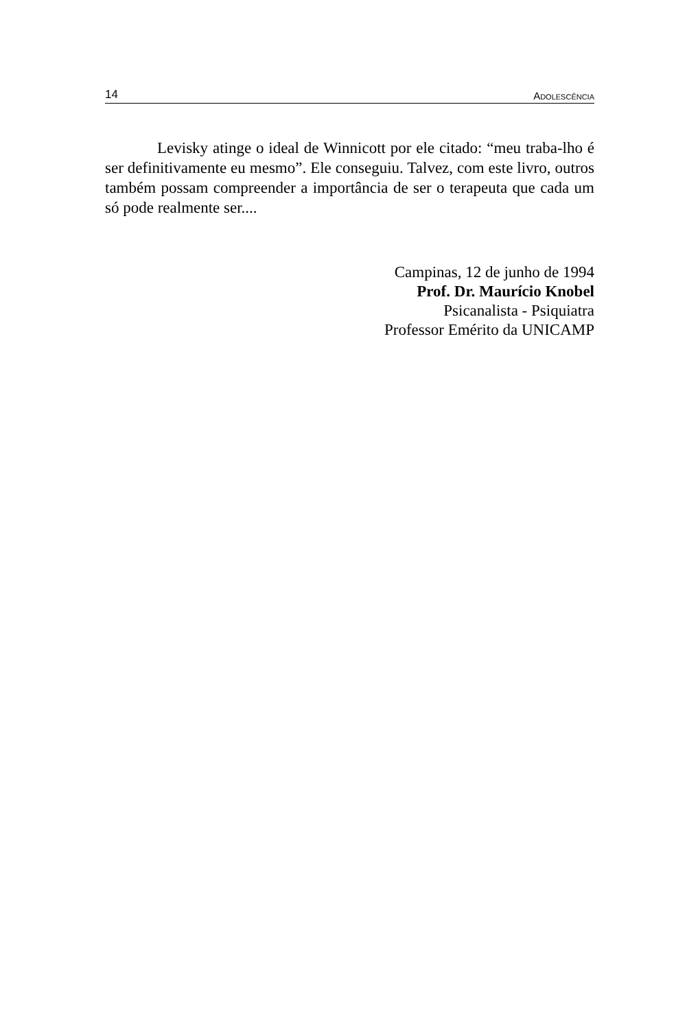14 ADOLESCÊNCIA
Levisky atinge o ideal de Winnicott por ele citado: “meu traba-lho é ser definitivamente eu mesmo”. Ele conseguiu. Talvez, com este livro, outros também possam compreender a importância de ser o terapeuta que cada um só pode realmente ser....
Campinas, 12 de junho de 1994
Prof. Dr. Maurício Knobel
Psicanalista - Psiquiatra
Professor Emérito da UNICAMP